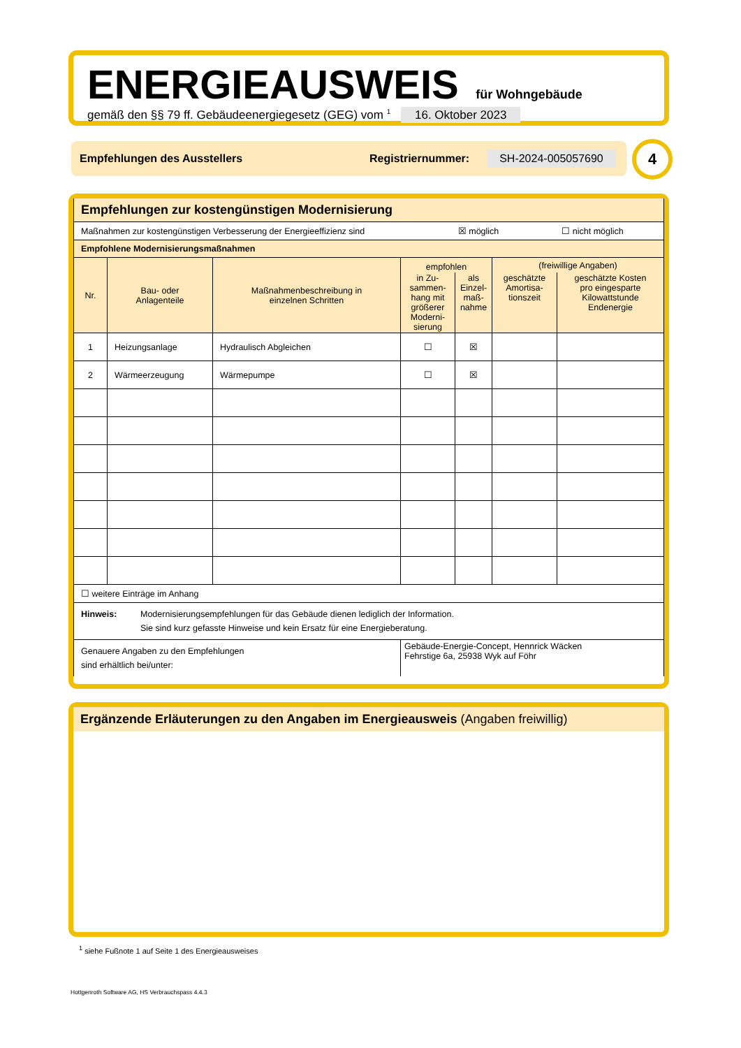ENERGIEAUSWEIS für Wohngebäude
gemäß den §§ 79 ff. Gebäudeenergiegesetz (GEG) vom <sup>1</sup> 16. Oktober 2023
Empfehlungen des Ausstellers Registriernummer: SH-2024-005057690 4
| Empfehlungen zur kostengünstigen Modernisierung | | | | | | |
| Maßnahmen zur kostengünstigen Verbesserung der Energieeffizienz sind ☒ möglich ☐ nicht möglich | | | | | | |
| Empfohlene Modernisierungsmaßnahmen | | | | | | |
| Nr. | Bau- oder Anlagenteile | Maßnahmenbeschreibung in einzelnen Schritten | empfohlen | | (freiwillige Angaben) | |
| | | | in Zu- sammen- hang mit größerer Moderni- sierung | als Einzel- maß- nahme | geschätzte Amortisa- tionszeit | geschätzte Kosten pro eingesparte Kilowattstunde Endenergie |
| 1 | Heizungsanlage | Hydraulisch Abgleichen | ☐ | ☒ | | |
| 2 | Wärmeerzeugung | Wärmepumpe | ☐ | ☒ | | |
| ☐ weitere Einträge im Anhang | | | | | | |
| Hinweis: Modernisierungsempfehlungen für das Gebäude dienen lediglich der Information. Sie sind kurz gefasste Hinweise und kein Ersatz für eine Energieberatung. | | | | | | |
| Genauere Angaben zu den Empfehlungen sind erhältlich bei/unter: | | | Gebäude-Energie-Concept, Hennrick Wäcken Fehrstige 6a, 25938 Wyk auf Föhr | | | |
Ergänzende Erläuterungen zu den Angaben im Energieausweis (Angaben freiwillig)
<sup>1</sup> siehe Fußnote 1 auf Seite 1 des Energieausweises
Hottgenroth Software AG, HS Verbrauchspass 4.4.3